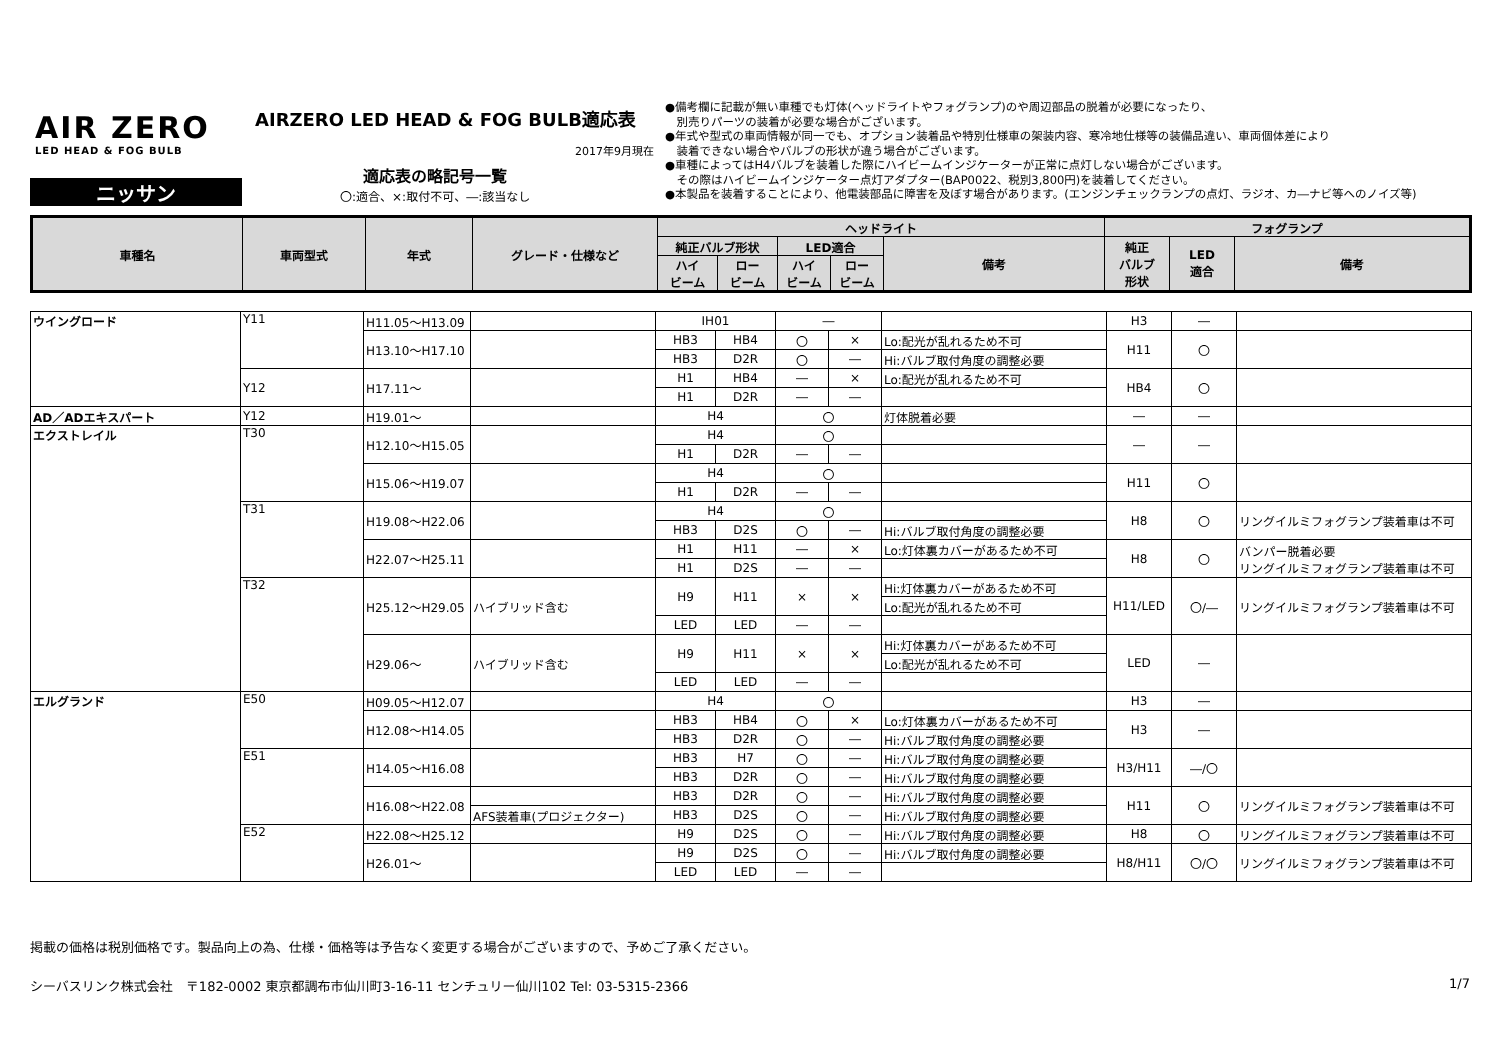AIR ZERO
LED HEAD & FOG BULB
ニッサン
AIRZERO LED HEAD & FOG BULB適応表
2017年9月現在
適応表の略記号一覧
〇:適合、×:取付不可、―:該当なし
●備考欄に記載が無い車種でも灯体(ヘッドライトやフォグランプ)のや周辺部品の脱着が必要になったり、
　別売りパーツの装着が必要な場合がございます。
●年式や型式の車両情報が同一でも、オプション装着品や特別仕様車の架装内容、寒冷地仕様等の装備品違い、車両個体差により
　装着できない場合やバルブの形状が違う場合がございます。
●車種によってはH4バルブを装着した際にハイビームインジケーターが正常に点灯しない場合がございます。
　その際はハイビームインジケーター点灯アダプター(BAP0022、税別3,800円)を装着してください。
●本製品を装着することにより、他電装部品に障害を及ぼす場合があります。(エンジンチェックランプの点灯、ラジオ、カ―ナビ等へのノイズ等)
| 車種名 | 車両型式 | 年式 | グレード・仕様など | ヘッドライト | | | | | フォグランプ | | |
| --- | --- | --- | --- | --- | --- | --- | --- | --- | --- | --- | --- |
| | | | | 純正バルブ形状 | | LED適合 | | 備考 | 純正 バルブ 形状 | LED 適合 | 備考 |
| | | | | ハイ ビーム | ロー ビーム | ハイ ビーム | ロー ビーム | | | | |
| ウイングロード | Y11 | H11.05～H13.09 | | IH01 | | ― | | | H3 | ― | |
| | | H13.10～H17.10 | | HB3 | HB4 | 〇 | × | Lo:配光が乱れるため不可 | H11 | 〇 | |
| | | | | HB3 | D2R | 〇 | ― | Hi:バルブ取付角度の調整必要 | | | |
| | Y12 | H17.11～ | | H1 | HB4 | ― | × | Lo:配光が乱れるため不可 | HB4 | 〇 | |
| | | | | H1 | D2R | ― | ― | | | | |
| AD／ADエキスパート | Y12 | H19.01～ | | H4 | | 〇 | | 灯体脱着必要 | ― | ― | |
| エクストレイル | T30 | H12.10～H15.05 | | H4 | | 〇 | | | ― | ― | |
| | | | | H1 | D2R | ― | ― | | | | |
| | | H15.06～H19.07 | | H4 | | 〇 | | | H11 | 〇 | |
| | | | | H1 | D2R | ― | ― | | | | |
| | T31 | H19.08～H22.06 | | H4 | | 〇 | | | H8 | 〇 | リングイルミフォグランプ装着車は不可 |
| | | | | HB3 | D2S | 〇 | ― | Hi:バルブ取付角度の調整必要 | | | |
| | | H22.07～H25.11 | | H1 | H11 | ― | × | Lo:灯体裏カバーがあるため不可 | H8 | 〇 | バンパー脱着必要 リングイルミフォグランプ装着車は不可 |
| | | | | H1 | D2S | ― | ― | | | | |
| | T32 | H25.12～H29.05 | ハイブリッド含む | H9 | H11 | × | × | Hi:灯体裏カバーがあるため不可 | H11/LED | 〇/― | リングイルミフォグランプ装着車は不可 |
| | | | | | | | | Lo:配光が乱れるため不可 | | | |
| | | | | LED | LED | ― | ― | | | | |
| | | H29.06～ | ハイブリッド含む | H9 | H11 | × | × | Hi:灯体裏カバーがあるため不可 | LED | ― | |
| | | | | | | | | Lo:配光が乱れるため不可 | | | |
| | | | | LED | LED | ― | ― | | | | |
| エルグランド | E50 | H09.05～H12.07 | | H4 | | 〇 | | | H3 | ― | |
| | | H12.08～H14.05 | | HB3 | HB4 | 〇 | × | Lo:灯体裏カバーがあるため不可 | H3 | ― | |
| | | | | HB3 | D2R | 〇 | ― | Hi:バルブ取付角度の調整必要 | | | |
| | E51 | H14.05～H16.08 | | HB3 | H7 | 〇 | ― | Hi:バルブ取付角度の調整必要 | H3/H11 | ―/〇 | |
| | | | | HB3 | D2R | 〇 | ― | Hi:バルブ取付角度の調整必要 | | | |
| | | H16.08～H22.08 | | HB3 | D2R | 〇 | ― | Hi:バルブ取付角度の調整必要 | H11 | 〇 | リングイルミフォグランプ装着車は不可 |
| | | | AFS装着車(プロジェクター) | HB3 | D2S | 〇 | ― | Hi:バルブ取付角度の調整必要 | | | |
| | E52 | H22.08～H25.12 | | H9 | D2S | 〇 | ― | Hi:バルブ取付角度の調整必要 | H8 | 〇 | リングイルミフォグランプ装着車は不可 |
| | | H26.01～ | | H9 | D2S | 〇 | ― | Hi:バルブ取付角度の調整必要 | H8/H11 | 〇/〇 | リングイルミフォグランプ装着車は不可 |
| | | | | LED | LED | ― | ― | | | | |
掲載の価格は税別価格です。製品向上の為、仕様・価格等は予告なく変更する場合がございますので、予めご了承ください。
シーバスリンク株式会社　〒182-0002 東京都調布市仙川町3-16-11 センチュリー仙川102 Tel: 03-5315-2366 1/7